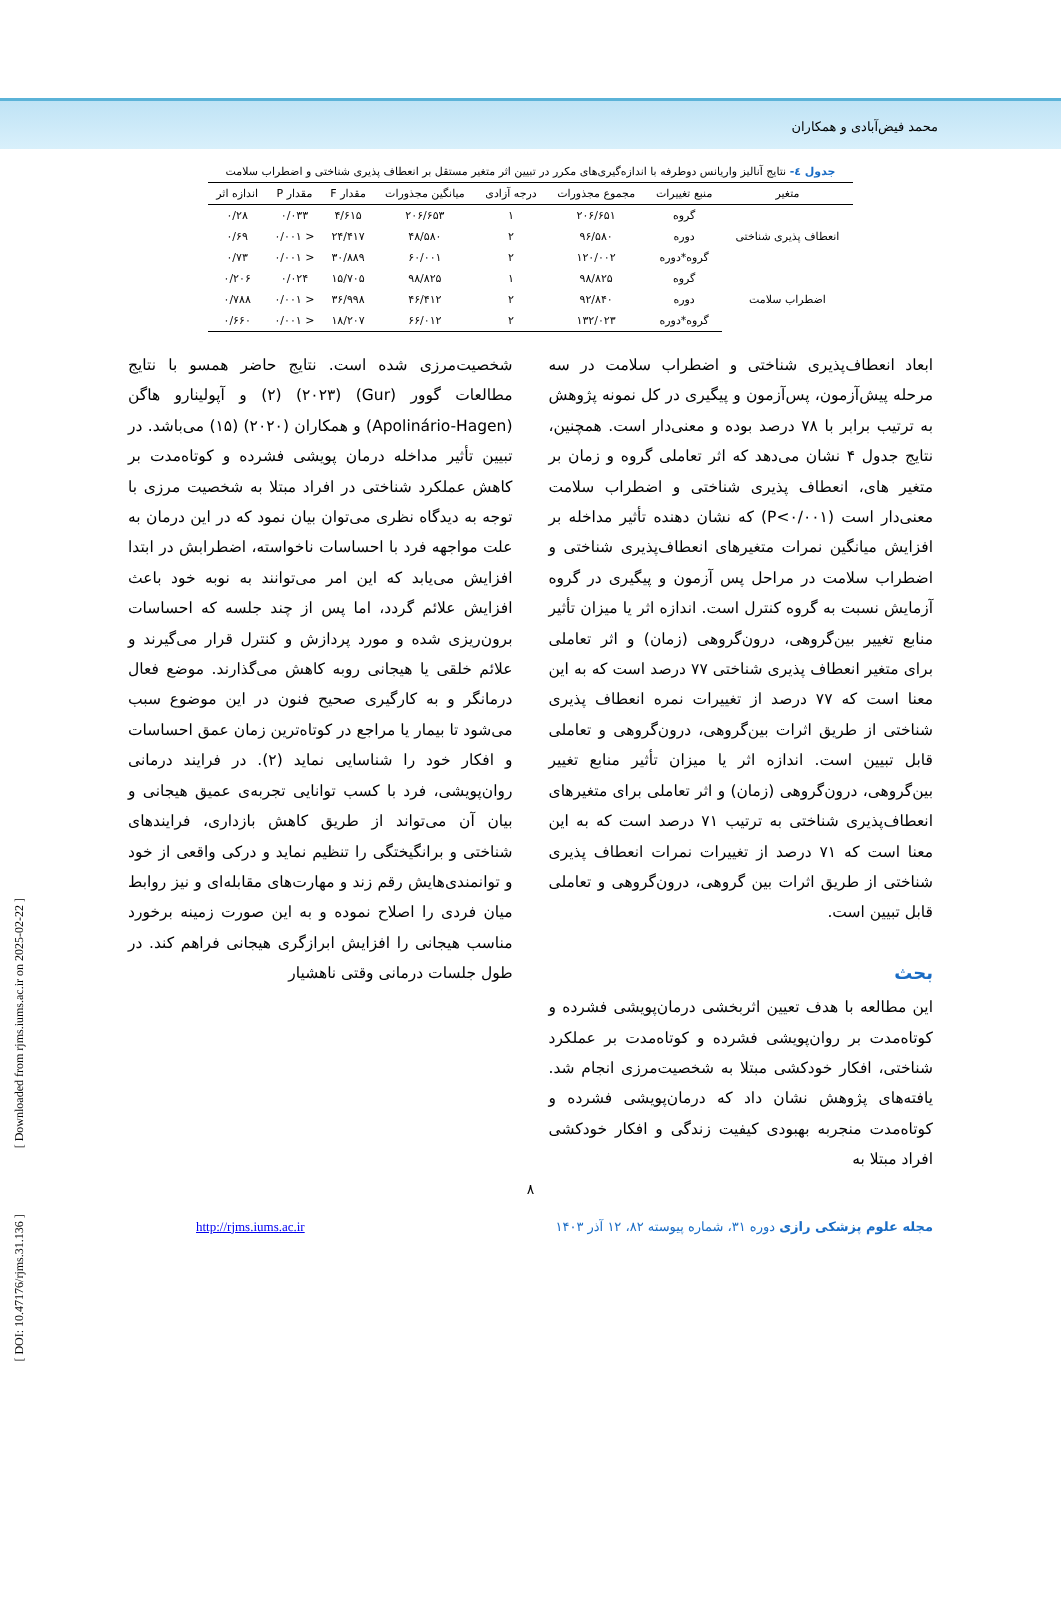محمد فیض‌آبادی و همکاران
جدول ٤- نتایج آنالیز واریانس دوطرفه با اندازه‌گیری‌های مکرر در تبیین اثر متغیر مستقل بر انعطاف پذیری شناختی و اضطراب سلامت
| متغیر | منبع تغییرات | مجموع مجذورات | درجه آزادی | میانگین مجذورات | مقدار F | مقدار P | اندازه اثر |
| --- | --- | --- | --- | --- | --- | --- | --- |
| انعطاف پذیری شناختی | گروه | ۲۰۶/۶۵۱ | ۱ | ۲۰۶/۶۵۳ | ۴/۶۱۵ | ۰/۰۳۳ | ۰/۲۸ |
| | دوره | ۹۶/۵۸۰ | ۲ | ۴۸/۵۸۰ | ۲۴/۴۱۷ | < ۰/۰۰۱ | ۰/۶۹ |
| | گروه*دوره | ۱۲۰/۰۰۲ | ۲ | ۶۰/۰۰۱ | ۳۰/۸۸۹ | < ۰/۰۰۱ | ۰/۷۳ |
| اضطراب سلامت | گروه | ۹۸/۸۲۵ | ۱ | ۹۸/۸۲۵ | ۱۵/۷۰۵ | ۰/۰۲۴ | ۰/۲۰۶ |
| | دوره | ۹۲/۸۴۰ | ۲ | ۴۶/۴۱۲ | ۳۶/۹۹۸ | < ۰/۰۰۱ | ۰/۷۸۸ |
| | گروه*دوره | ۱۳۲/۰۲۳ | ۲ | ۶۶/۰۱۲ | ۱۸/۲۰۷ | < ۰/۰۰۱ | ۰/۶۶۰ |
ابعاد انعطاف‌پذیری شناختی و اضطراب سلامت در سه مرحله پیش‌آزمون، پس‌آزمون و پیگیری در کل نمونه پژوهش به ترتیب برابر با ۷۸ درصد بوده و معنی‌دار است. همچنین، نتایج جدول ۴ نشان می‌دهد که اثر تعاملی گروه و زمان بر متغیر های، انعطاف پذیری شناختی و اضطراب سلامت معنی‌دار است (P<۰/۰۰۱) که نشان دهنده تأثیر مداخله بر افزایش میانگین نمرات متغیرهای انعطاف‌پذیری شناختی و اضطراب سلامت در مراحل پس آزمون و پیگیری در گروه آزمایش نسبت به گروه کنترل است. اندازه اثر یا میزان تأثیر منابع تغییر بین‌گروهی، درون‌گروهی (زمان) و اثر تعاملی برای متغیر انعطاف پذیری شناختی ۷۷ درصد است که به این معنا است که ۷۷ درصد از تغییرات نمره انعطاف پذیری شناختی از طریق اثرات بین‌گروهی، درون‌گروهی و تعاملی قابل تبیین است. اندازه اثر یا میزان تأثیر منابع تغییر بین‌گروهی، درون‌گروهی (زمان) و اثر تعاملی برای متغیرهای انعطاف‌پذیری شناختی به ترتیب ۷۱ درصد است که به این معنا است که ۷۱ درصد از تغییرات نمرات انعطاف پذیری شناختی از طریق اثرات بین گروهی، درون‌گروهی و تعاملی قابل تبیین است.
بحث
این مطالعه با هدف تعیین اثربخشی درمان‌پویشی فشرده و کوتاه‌مدت بر روان‌پویشی فشرده و کوتاه‌مدت بر عملکرد شناختی، افکار خودکشی مبتلا به شخصیت‌مرزی انجام شد. یافته‌های پژوهش نشان داد که درمان‌پویشی فشرده و کوتاه‌مدت منجربه بهبودی کیفیت زندگی و افکار خودکشی افراد مبتلا به
شخصیت‌مرزی شده است. نتایج حاضر همسو با نتایج مطالعات گوور (Gur) (۲۰۲۳) (۲) و آپولینارو هاگن (Apolinário-Hagen) و همکاران (۲۰۲۰) (۱۵) می‌باشد. در تبیین تأثیر مداخله درمان پویشی فشرده و کوتاه‌مدت بر کاهش عملکرد شناختی در افراد مبتلا به شخصیت مرزی با توجه به دیدگاه نظری می‌توان بیان نمود که در این درمان به علت مواجهه فرد با احساسات ناخواسته، اضطرابش در ابتدا افزایش می‌یابد که این امر می‌توانند به نوبه خود باعث افزایش علائم گردد، اما پس از چند جلسه که احساسات برون‌ریزی شده و مورد پردازش و کنترل قرار می‌گیرند و علائم خلقی یا هیجانی روبه کاهش می‌گذارند. موضع فعال درمانگر و به کارگیری صحیح فنون در این موضوع سبب می‌شود تا بیمار یا مراجع در کوتاه‌ترین زمان عمق احساسات و افکار خود را شناسایی نماید (۲). در فرایند درمانی روان‌پویشی، فرد با کسب توانایی تجربه‌ی عمیق هیجانی و بیان آن می‌تواند از طریق کاهش بازداری، فرایندهای شناختی و برانگیختگی را تنظیم نماید و درکی واقعی از خود و توانمندی‌هایش رقم زند و مهارت‌های مقابله‌ای و نیز روابط میان فردی را اصلاح نموده و به این صورت زمینه برخورد مناسب هیجانی را افزایش ابرازگری هیجانی فراهم کند. در طول جلسات درمانی وقتی ناهشیار
۸
مجله علوم پزشکی رازی دوره ۳۱، شماره پیوسته ۸۲، ۱۲ آذر ۱۴۰۳
http://rjms.iums.ac.ir
[ DOI: 10.47176/rjms.31.136 ] [ Downloaded from rjms.iums.ac.ir on 2025-02-22 ]